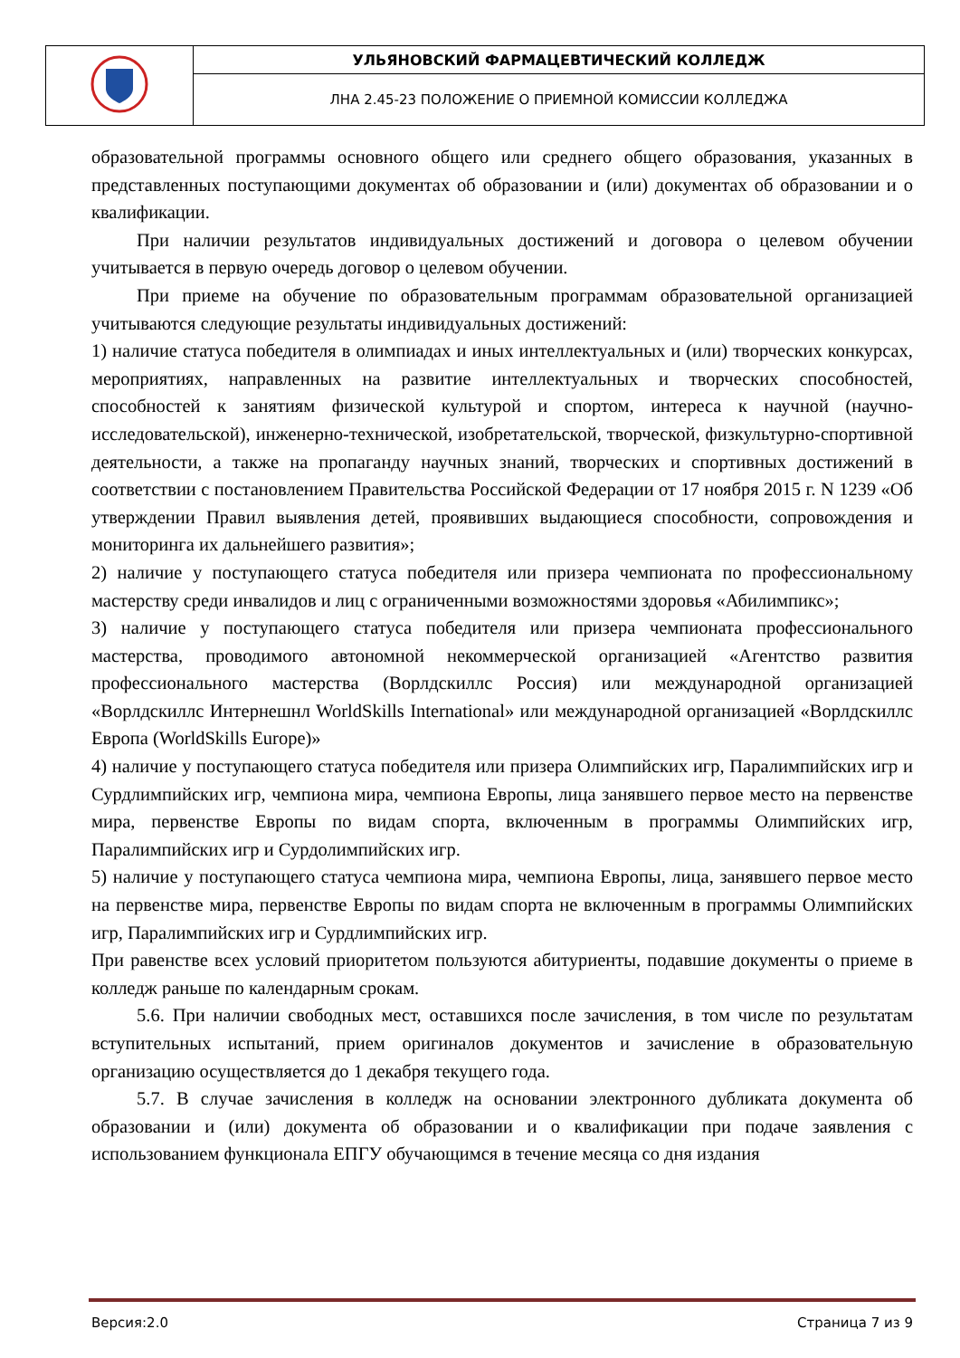| | УЛЬЯНОВСКИЙ ФАРМАЦЕВТИЧЕСКИЙ КОЛЛЕДЖ |
| | ЛНА 2.45-23 ПОЛОЖЕНИЕ О ПРИЕМНОЙ КОМИССИИ КОЛЛЕДЖА |
образовательной программы основного общего или среднего общего образования, указанных в представленных поступающими документах об образовании и (или) документах об образовании и о квалификации.
При наличии результатов индивидуальных достижений и договора о целевом обучении учитывается в первую очередь договор о целевом обучении.
При приеме на обучение по образовательным программам образовательной организацией учитываются следующие результаты индивидуальных достижений:
1) наличие статуса победителя в олимпиадах и иных интеллектуальных и (или) творческих конкурсах, мероприятиях, направленных на развитие интеллектуальных и творческих способностей, способностей к занятиям физической культурой и спортом, интереса к научной (научно-исследовательской), инженерно-технической, изобретательской, творческой, физкультурно-спортивной деятельности, а также на пропаганду научных знаний, творческих и спортивных достижений в соответствии с постановлением Правительства Российской Федерации от 17 ноября 2015 г. N 1239 «Об утверждении Правил выявления детей, проявивших выдающиеся способности, сопровождения и мониторинга их дальнейшего развития»;
2) наличие у поступающего статуса победителя или призера чемпионата по профессиональному мастерству среди инвалидов и лиц с ограниченными возможностями здоровья «Абилимпикс»;
3) наличие у поступающего статуса победителя или призера чемпионата профессионального мастерства, проводимого автономной некоммерческой организацией «Агентство развития профессионального мастерства (Ворлдскиллс Россия) или международной организацией «Ворлдскиллс Интернешнл WorldSkills International» или международной организацией «Ворлдскиллс Европа (WorldSkills Europe)»
4) наличие у поступающего статуса победителя или призера Олимпийских игр, Паралимпийских игр и Сурдлимпийских игр, чемпиона мира, чемпиона Европы, лица занявшего первое место на первенстве мира, первенстве Европы по видам спорта, включенным в программы Олимпийских игр, Паралимпийских игр и Сурдолимпийских игр.
5) наличие у поступающего статуса чемпиона мира, чемпиона Европы, лица, занявшего первое место на первенстве мира, первенстве Европы по видам спорта не включенным в программы Олимпийских игр, Паралимпийских игр и Сурдлимпийских игр.
При равенстве всех условий приоритетом пользуются абитуриенты, подавшие документы о приеме в колледж раньше по календарным срокам.
5.6. При наличии свободных мест, оставшихся после зачисления, в том числе по результатам вступительных испытаний, прием оригиналов документов и зачисление в образовательную организацию осуществляется до 1 декабря текущего года.
5.7. В случае зачисления в колледж на основании электронного дубликата документа об образовании и (или) документа об образовании и о квалификации при подаче заявления с использованием функционала ЕПГУ обучающимся в течение месяца со дня издания
Версия:2.0 Страница 7 из 9